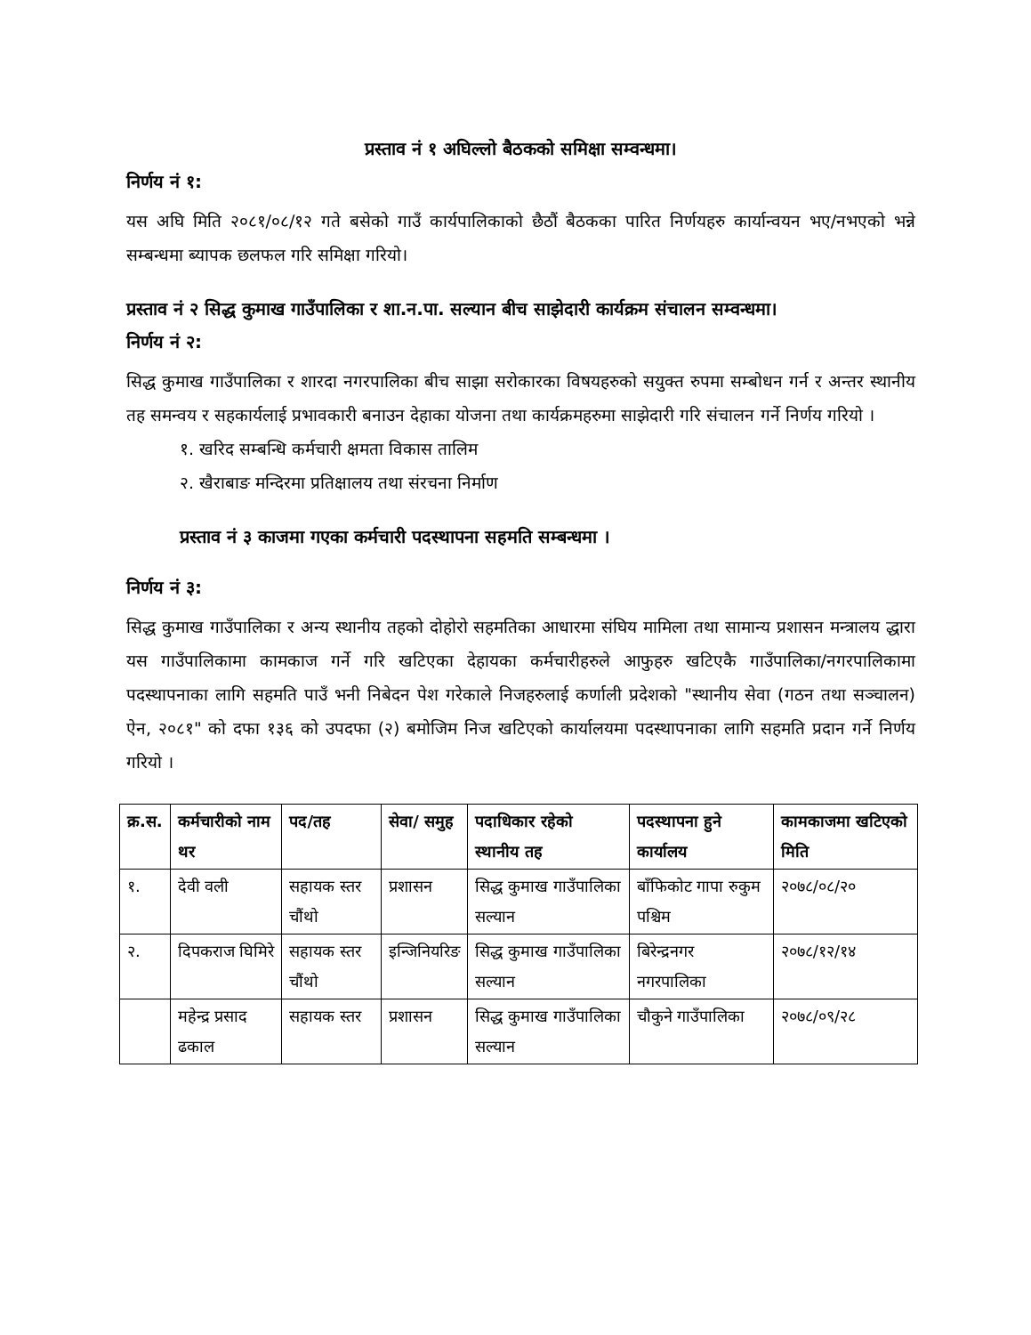प्रस्ताव नं १ अघिल्लो बैठकको समिक्षा सम्वन्धमा।
निर्णय नं १:
यस अघि मिति २०८१/०८/१२ गते बसेको गाउँ कार्यपालिकाको छैठौं बैठकका पारित निर्णयहरु कार्यान्वयन भए/नभएको भन्ने सम्बन्धमा ब्यापक छलफल गरि समिक्षा गरियो।
प्रस्ताव नं २ सिद्ध कुमाख गाउँपालिका र शा.न.पा. सल्यान बीच साझेदारी कार्यक्रम संचालन सम्वन्धमा।
निर्णय नं २:
सिद्ध कुमाख गाउँपालिका र शारदा नगरपालिका बीच साझा सरोकारका विषयहरुको सयुक्त रुपमा सम्बोधन गर्न र अन्तर स्थानीय तह समन्वय र सहकार्यलाई प्रभावकारी बनाउन देहाका योजना तथा कार्यक्रमहरुमा साझेदारी गरि संचालन गर्ने निर्णय गरियो ।
१. खरिद सम्बन्धि कर्मचारी क्षमता विकास तालिम
२. खैराबाङ मन्दिरमा प्रतिक्षालय तथा संरचना निर्माण
प्रस्ताव नं ३ काजमा गएका कर्मचारी पदस्थापना सहमति सम्बन्धमा ।
निर्णय नं ३:
सिद्ध कुमाख गाउँपालिका र अन्य स्थानीय तहको दोहोरो सहमतिका आधारमा संघिय मामिला तथा सामान्य प्रशासन मन्त्रालय द्धारा यस गाउँपालिकामा कामकाज गर्ने गरि खटिएका देहायका कर्मचारीहरुले आफुहरु खटिएकै गाउँपालिका/नगरपालिकामा पदस्थापनाका लागि सहमति पाउँ भनी निबेदन पेश गरेकाले निजहरुलाई कर्णाली प्रदेशको "स्थानीय सेवा (गठन तथा सञ्चालन) ऐन, २०८१" को दफा १३६ को उपदफा (२) बमोजिम निज खटिएको कार्यालयमा पदस्थापनाका लागि सहमति प्रदान गर्ने निर्णय गरियो ।
| क्र.स. | कर्मचारीको नाम थर | पद/तह | सेवा/ समुह | पदाधिकार रहेको स्थानीय तह | पदस्थापना हुने कार्यालय | कामकाजमा खटिएको मिति |
| --- | --- | --- | --- | --- | --- | --- |
| १. | देवी वली | सहायक स्तर चौंथो | प्रशासन | सिद्ध कुमाख गाउँपालिका सल्यान | बाँफिकोट गापा रुकुम पश्चिम | २०७८/०८/२० |
| २. | दिपकराज घिमिरे | सहायक स्तर चौंथो | इन्जिनियरिङ | सिद्ध कुमाख गाउँपालिका सल्यान | बिरेन्द्रनगर नगरपालिका | २०७८/१२/१४ |
| | महेन्द्र प्रसाद ढकाल | सहायक स्तर | प्रशासन | सिद्ध कुमाख गाउँपालिका सल्यान | चौकुने गाउँपालिका | २०७८/०९/२८ |